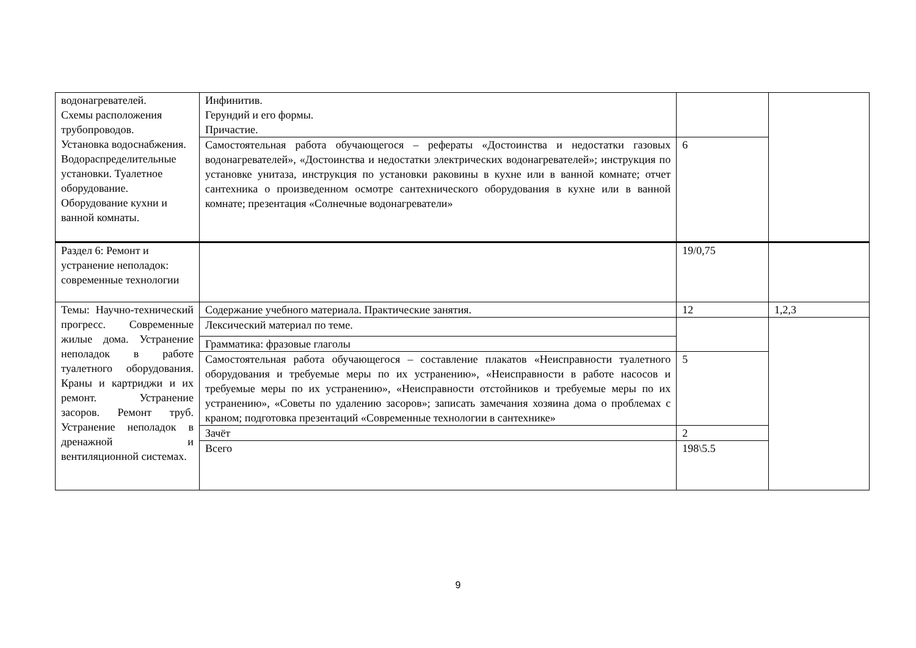| водонагревателей. Схемы расположения трубопроводов. Установка водоснабжения. Водораспределительные установки. Туалетное оборудование. Оборудование кухни и ванной комнаты. | Инфинитив. Герундий и его формы. Причастие. | | |
| | Самостоятельная работа обучающегося – рефераты «Достоинства и недостатки газовых водонагревателей», «Достоинства и недостатки электрических водонагревателей»; инструкция по установке унитаза, инструкция по установки раковины в кухне или в ванной комнате; отчет сантехника о произведенном осмотре сантехнического оборудования в кухне или в ванной комнате; презентация «Солнечные водонагреватели» | 6 | |
| Раздел 6: Ремонт и устранение неполадок: современные технологии | | 19/0,75 | |
| Темы: Научно-технический прогресс. Современные жилые дома. Устранение неполадок в работе туалетного оборудования. Краны и картриджи и их ремонт. Устранение засоров. Ремонт труб. Устранение неполадок в дренажной и вентиляционной системах. | Содержание учебного материала. Практические занятия. | 12 | 1,2,3 |
| | Лексический материал по теме. | | |
| | Грамматика: фразовые глаголы | | |
| | Самостоятельная работа обучающегося – составление плакатов «Неисправности туалетного оборудования и требуемые меры по их устранению», «Неисправности в работе насосов и требуемые меры по их устранению», «Неисправности отстойников и требуемые меры по их устранению», «Советы по удалению засоров»; записать замечания хозяина дома о проблемах с краном; подготовка презентаций «Современные технологии в сантехнике» | 5 | |
| | Зачёт | 2 | |
| | Всего | 198\5.5 | |
9